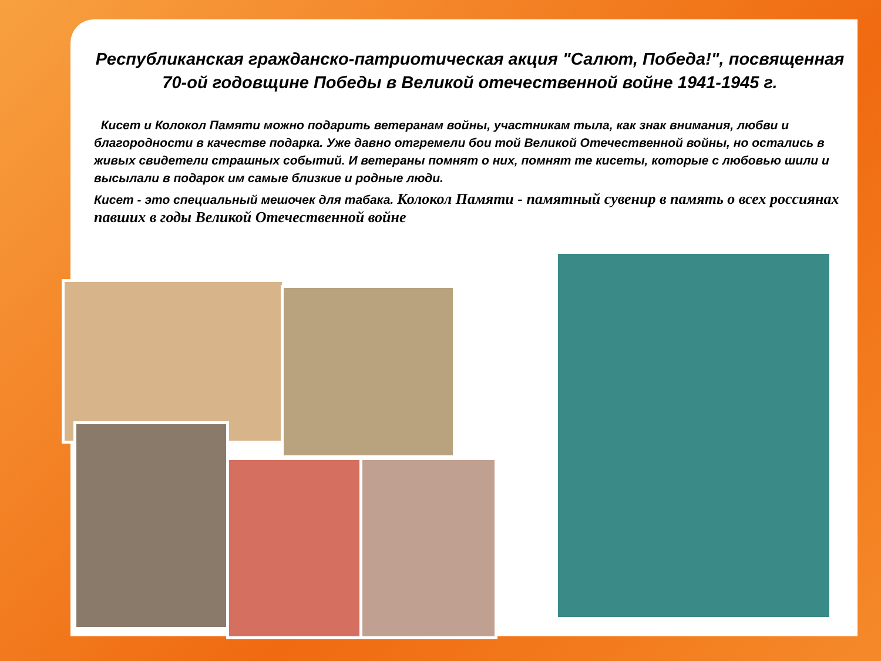Республиканская гражданско-патриотическая акция "Салют, Победа!", посвященная 70-ой годовщине Победы в Великой отечественной войне 1941-1945 г.
Кисет и Колокол Памяти можно подарить ветеранам войны, участникам тыла, как знак внимания, любви и благородности в качестве подарка. Уже давно отгремели бои той Великой Отечественной войны, но остались в живых свидетели страшных событий. И ветераны помнят о них, помнят те кисеты, которые с любовью шили и высылали в подарок им самые близкие и родные люди.
Кисет - это специальный мешочек для табака. Колокол Памяти - памятный сувенир в память о всех россиянах павших в годы Великой Отечественной войне